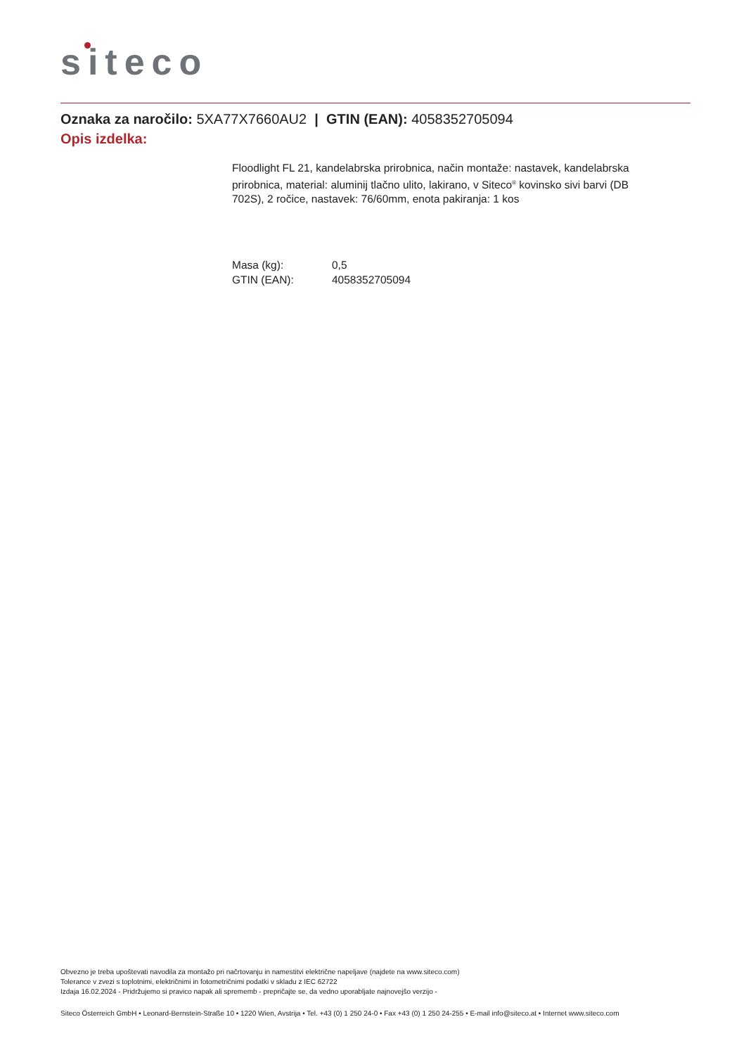siteco
Oznaka za naročilo: 5XA77X7660AU2 | GTIN (EAN): 4058352705094
Opis izdelka:
Floodlight FL 21, kandelabrska prirobnica, način montaže: nastavek, kandelabrska prirobnica, material: aluminij tlačno ulito, lakirano, v Siteco<sup>®</sup> kovinsko sivi barvi (DB 702S), 2 ročice, nastavek: 76/60mm, enota pakiranja: 1 kos
| Masa (kg): | 0,5 |
| GTIN (EAN): | 4058352705094 |
Obvezno je treba upoštevati navodila za montažo pri načrtovanju in namestitvi električne napeljave (najdete na www.siteco.com)
Tolerance v zvezi s toplotnimi, električnimi in fotometričnimi podatki v skladu z IEC 62722
Izdaja 16.02.2024 - Pridržujemo si pravico napak ali sprememb - prepričajte se, da vedno uporabljate najnovejšo verzijo -
Siteco Österreich GmbH • Leonard-Bernstein-Straße 10 • 1220 Wien, Avstrija • Tel. +43 (0) 1 250 24-0 • Fax +43 (0) 1 250 24-255 • E-mail info@siteco.at • Internet www.siteco.com